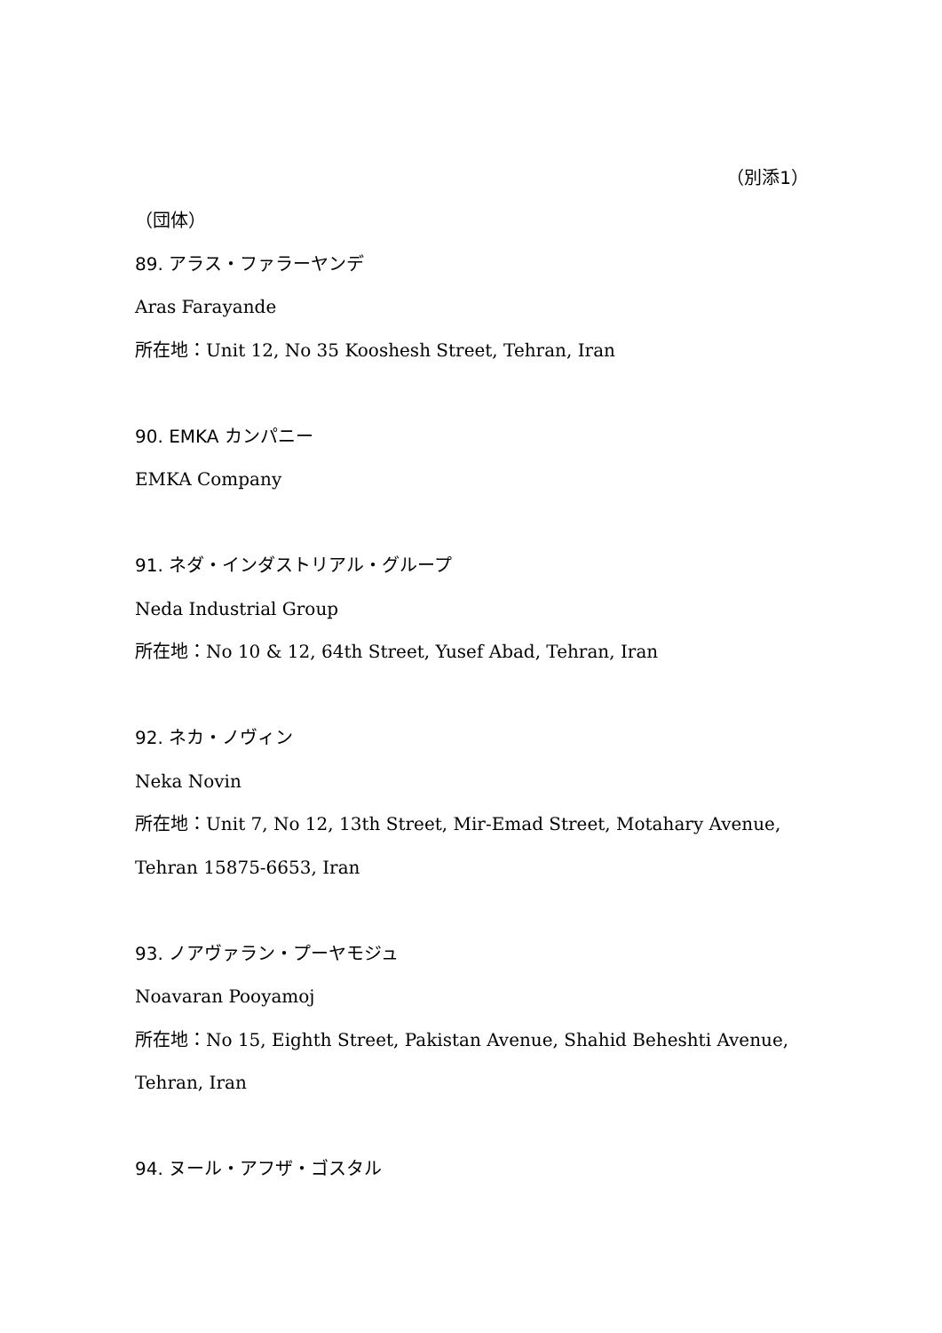（別添1）
（団体）
89. アラス・ファラーヤンデ
Aras Farayande
所在地：Unit 12, No 35 Kooshesh Street, Tehran, Iran
90. EMKA カンパニー
EMKA Company
91. ネダ・インダストリアル・グループ
Neda Industrial Group
所在地：No 10 & 12, 64th Street, Yusef Abad, Tehran, Iran
92. ネカ・ノヴィン
Neka Novin
所在地：Unit 7, No 12, 13th Street, Mir-Emad Street, Motahary Avenue,
Tehran 15875-6653, Iran
93. ノアヴァラン・プーヤモジュ
Noavaran Pooyamoj
所在地：No 15, Eighth Street, Pakistan Avenue, Shahid Beheshti Avenue,
Tehran, Iran
94. ヌール・アフザ・ゴスタル